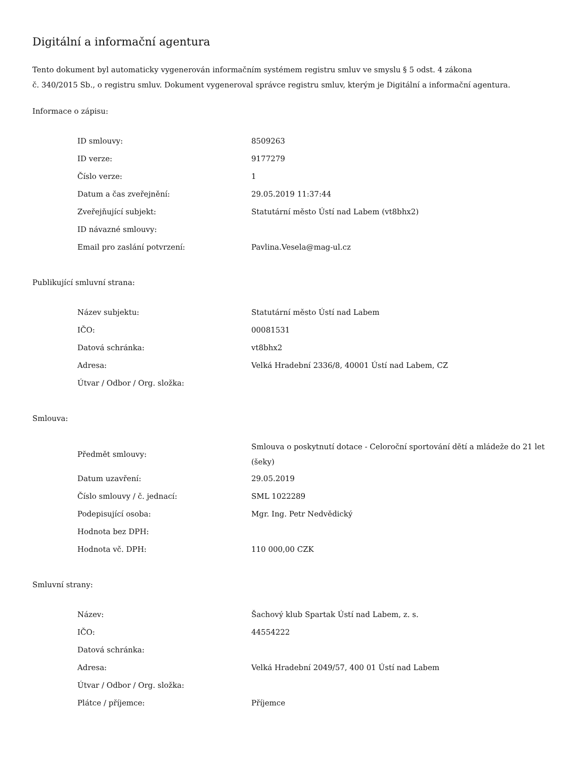Digitální a informační agentura
Tento dokument byl automaticky vygenerován informačním systémem registru smluv ve smyslu § 5 odst. 4 zákona
č. 340/2015 Sb., o registru smluv. Dokument vygeneroval správce registru smluv, kterým je Digitální a informační agentura.
Informace o zápisu:
| ID smlouvy: | 8509263 |
| ID verze: | 9177279 |
| Číslo verze: | 1 |
| Datum a čas zveřejnění: | 29.05.2019 11:37:44 |
| Zveřejňující subjekt: | Statutární město Ústí nad Labem (vt8bhx2) |
| ID návazné smlouvy: | |
| Email pro zaslání potvrzení: | Pavlina.Vesela@mag-ul.cz |
Publikující smluvní strana:
| Název subjektu: | Statutární město Ústí nad Labem |
| IČO: | 00081531 |
| Datová schránka: | vt8bhx2 |
| Adresa: | Velká Hradební 2336/8, 40001 Ústí nad Labem, CZ |
| Útvar / Odbor / Org. složka: | |
Smlouva:
| Předmět smlouvy: | Smlouva o poskytnutí dotace - Celoroční sportování dětí a mládeže do 21 let (šeky) |
| Datum uzavření: | 29.05.2019 |
| Číslo smlouvy / č. jednací: | SML 1022289 |
| Podepisující osoba: | Mgr. Ing. Petr Nedvědický |
| Hodnota bez DPH: | |
| Hodnota vč. DPH: | 110 000,00 CZK |
Smluvní strany:
| Název: | Šachový klub Spartak Ústí nad Labem, z. s. |
| IČO: | 44554222 |
| Datová schránka: | |
| Adresa: | Velká Hradební 2049/57, 400 01 Ústí nad Labem |
| Útvar / Odbor / Org. složka: | |
| Plátce / příjemce: | Příjemce |